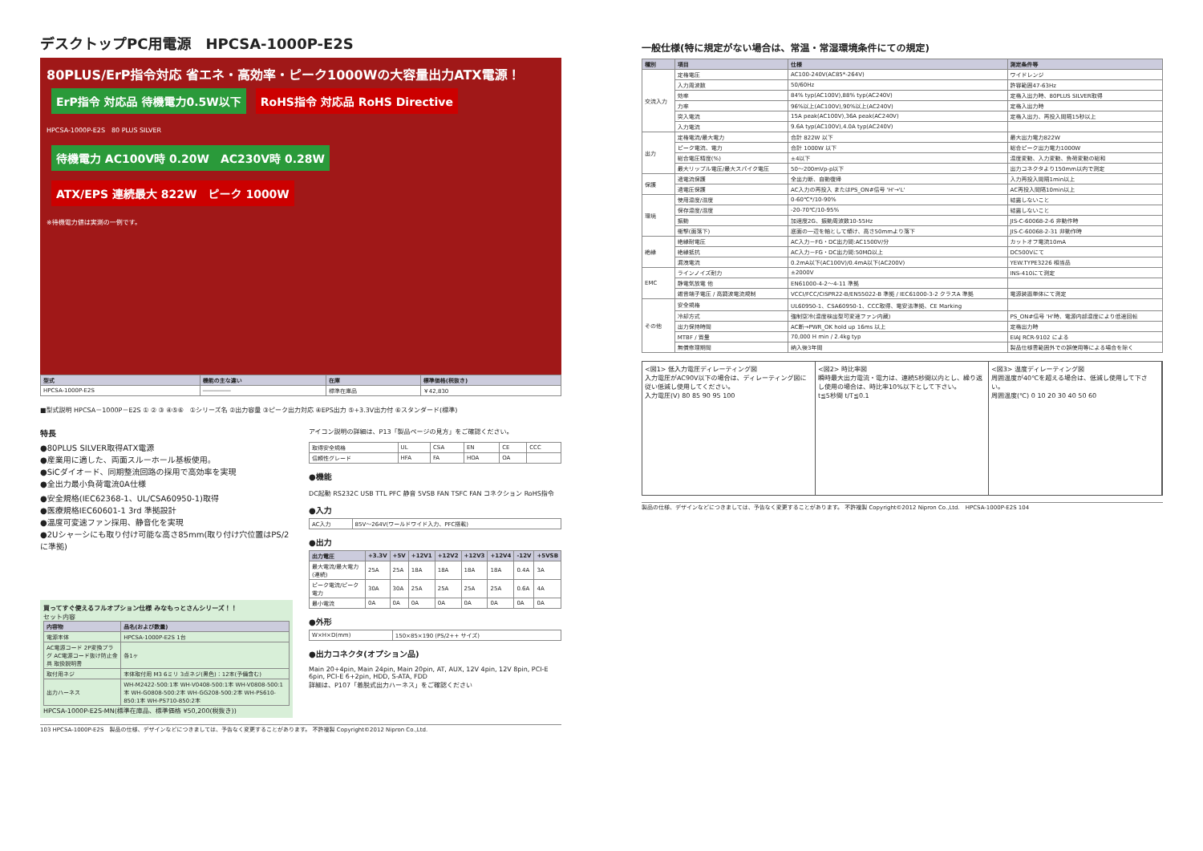デスクトップPC用電源　HPCSA-1000P-E2S
80PLUS/ErP指令対応 省エネ・高効率・ピーク1000Wの大容量出力ATX電源！
ErP指令 対応品 待機電力0.5W以下 RoHS指令 対応品 RoHS Directive
HPCSA-1000P-E2S　80 PLUS SILVER
待機電力 AC100V時 0.20W　AC230V時 0.28W
ATX/EPS 連続最大 822W　ピーク 1000W
※待機電力値は実測の一例です。
| 型式 | 機能の主な違い | 在庫 | 標準価格(税抜き) |
| --- | --- | --- | --- |
| HPCSA-1000P-E2S | ――――― | 標準在庫品 | ￥42,830 |
■型式説明 HPCSA－1000P－E2S ① ② ③ ④⑤⑥　①シリーズ名 ②出力容量 ③ピーク出力対応 ④EPS出力 ⑤+3.3V出力付 ⑥スタンダード(標準)
特長
●80PLUS SILVER取得ATX電源
●産業用に適した、両面スルーホール基板使用。
●SiCダイオード、同期整流回路の採用で高効率を実現
●全出力最小負荷電流0A仕様
●安全規格(IEC62368-1、UL/CSA60950-1)取得
●医療規格IEC60601-1 3rd 準拠設計
●温度可変速ファン採用、静音化を実現
●2Uシャーシにも取り付け可能な高さ85mm(取り付け穴位置はPS/2に準拠)
買ってすぐ使えるフルオプション仕様 みなもっとさんシリーズ！！
セット内容
| 内容物 | 品名(および数量) |
| --- | --- |
| 電源本体 | HPCSA-1000P-E2S 1台 |
| AC電源コード 2P変換プラグ AC電源コード抜け防止金具 取扱説明書 | 各1ヶ |
| 取付用ネジ | 本体取付用 M3 6ミリ 3点ネジ(黒色)：12本(予備含む) |
| 出力ハーネス | WH-M2422-500:1本 WH-V0408-500:1本 WH-V0808-500:1本 WH-G0808-500:2本 WH-GG208-500:2本 WH-PS610-850:1本 WH-PS710-850:2本 |
HPCSA-1000P-E2S-MN(標準在庫品、標準価格 ¥50,200(税抜き))
アイコン説明の詳細は、P13「製品ページの見方」をご確認ください。
| 取得安全規格 | UL | CSA | EN | CE | CCC |
| 信頼性グレード | HFA | FA | HOA | OA | |
●機能
DC起動 RS232C USB TTL PFC 静音 5VSB FAN TSFC FAN コネクション RoHS指令
●入力
| AC入力 | 85V～264V(ワールドワイド入力、PFC搭載) |
●出力
| 出力電圧 | +3.3V | +5V | +12V1 | +12V2 | +12V3 | +12V4 | -12V | +5VSB |
| --- | --- | --- | --- | --- | --- | --- | --- | --- |
| 最大電流/最大電力(連続) | 25A | 25A | 18A | 18A | 18A | 18A | 0.4A | 3A |
| ピーク電流/ピーク電力 | 30A | 30A | 25A | 25A | 25A | 25A | 0.6A | 4A |
| 最小電流 | 0A | 0A | 0A | 0A | 0A | 0A | 0A | 0A |
●外形
| W×H×D(mm) | 150×85×190 (PS/2++ サイズ) |
●出力コネクタ(オプション品)
Main 20+4pin, Main 24pin, Main 20pin, AT, AUX, 12V 4pin, 12V 8pin, PCI-E 6pin, PCI-E 6+2pin, HDD, S-ATA, FDD
詳細は、P107「着脱式出力ハーネス」をご確認ください
103 HPCSA-1000P-E2S　製品の仕様、デザインなどにつきましては、予告なく変更することがあります。 不許複製 Copyright©2012 Nipron Co.,Ltd.
一般仕様(特に規定がない場合は、常温・常湿環境条件にての規定)
| 種別 | 項目 | 仕様 | 測定条件等 |
| --- | --- | --- | --- |
| 交流入力 | 定格電圧 | AC100-240V(AC85*-264V) | ワイドレンジ |
| | 入力周波数 | 50/60Hz | 許容範囲47-63Hz |
| | 効率 | 84% typ(AC100V),88% typ(AC240V) | 定格入出力時、80PLUS SILVER取得 |
| | 力率 | 96%以上(AC100V),90%以上(AC240V) | 定格入出力時 |
| | 突入電流 | 15A peak(AC100V),36A peak(AC240V) | 定格入出力、再投入間隔15秒以上 |
| | 入力電流 | 9.6A typ(AC100V),4.0A typ(AC240V) | |
| 出力 | 定格電流/最大電力 | 合計 822W 以下 | 最大出力電力822W |
| | ピーク電流、電力 | 合計 1000W 以下 | 総合ピーク出力電力1000W |
| | 総合電圧精度(%) | ±4以下 | 温度変動、入力変動、負荷変動の総和 |
| | 最大リップル電圧/最大スパイク電圧 | 50～200mVp-p以下 | 出力コネクタより150mm以内で測定 |
| 保護 | 過電流保護 | 全出力断、自動復帰 | 入力再投入間隔1min以上 |
| | 過電圧保護 | AC入力の再投入 またはPS_ON#信号 'H'→'L' | AC再投入間隔10min以上 |
| 環境 | 使用温度/湿度 | 0-60℃*/10-90% | 結露しないこと |
| | 保存温度/湿度 | -20-70℃/10-95% | 結露しないこと |
| | 振動 | 加速度2G、振動周波数10-55Hz | JIS-C-60068-2-6 非動作時 |
| | 衝撃(面落下) | 底面の一辺を軸として傾け、高さ50mmより落下 | JIS-C-60068-2-31 非動作時 |
| 絶縁 | 絶縁耐電圧 | AC入力－FG・DC出力間:AC1500V/分 | カットオフ電流10mA |
| | 絶縁抵抗 | AC入力－FG・DC出力間:50MΩ以上 | DC500Vにて |
| | 漏洩電流 | 0.2mA以下(AC100V)/0.4mA以下(AC200V) | YEW.TYPE3226 相当品 |
| EMC | ラインノイズ耐力 | ±2000V | INS-410にて測定 |
| | 静電気放電 他 | EN61000-4-2～4-11 準拠 | |
| | 雑音端子電圧 / 高調波電流規制 | VCCI/FCC/CISPR22-B/EN55022-B 準拠 / IEC61000-3-2 クラスA 準拠 | 電源装置単体にて測定 |
| その他 | 安全規格 | UL60950-1、CSA60950-1、CCC取得、電安法準拠、CE Marking | |
| | 冷却方式 | 強制空冷(温度検出型可変速ファン内蔵) | PS_ON#信号 'H'時、電源内部温度により低速回転 |
| | 出力保持時間 | AC断→PWR_OK hold up 16ms 以上 | 定格出力時 |
| | MTBF / 質量 | 70,000 H min / 2.4kg typ | EIAJ RCR-9102 による |
| | 無償修理期間 | 納入後3年間 | 製品仕様書範囲外での誤使用等による場合を除く |
<図1> 低入力電圧ディレーティング図
入力電圧がAC90V以下の場合は、ディレーティング図に従い低減し使用してください。
入力電圧(V) 80 85 90 95 100
<図2> 時比率図
瞬時最大出力電流・電力は、連続5秒間以内とし、繰り返し使用の場合は、時比率10%以下として下さい。
t≦5秒間 t/T≦0.1
<図3> 温度ディレーティング図
周囲温度が40℃を超える場合は、低減し使用して下さい。
周囲温度(℃) 0 10 20 30 40 50 60
製品の仕様、デザインなどにつきましては、予告なく変更することがあります。 不許複製 Copyright©2012 Nipron Co.,Ltd.　HPCSA-1000P-E2S 104